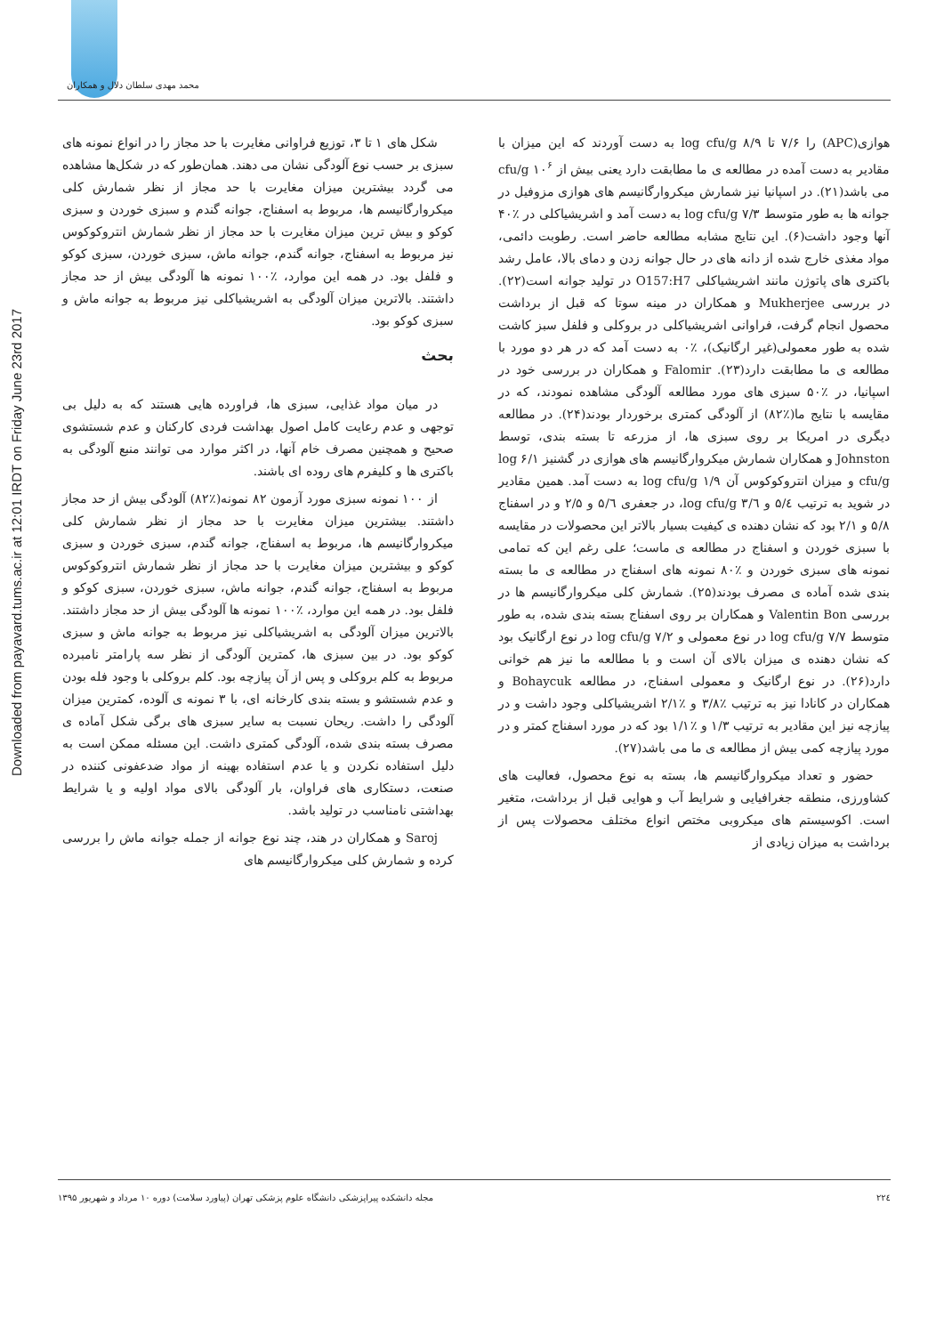محمد مهدی سلطان دلال و همکاران
Downloaded from payavard.tums.ac.ir at 12:01 IRDT on Friday June 23rd 2017
شکل های ۱ تا ۳، توزیع فراوانی مغایرت با حد مجاز را در انواع نمونه های سبزی بر حسب نوع آلودگی نشان می دهند. همان‌طور که در شکل‌ها مشاهده می گردد بیشترین میزان مغایرت با حد مجاز از نظر شمارش کلی میکروارگانیسم ها، مربوط به اسفناج، جوانه گندم و سبزی خوردن و سبزی کوکو و بیش ترین میزان مغایرت با حد مجاز از نظر شمارش انتروکوکوس نیز مربوط به اسفناج، جوانه گندم، جوانه ماش، سبزی خوردن، سبزی کوکو و فلفل بود. در همه این موارد، ٪۱۰۰ نمونه ها آلودگی بیش از حد مجاز داشتند. بالاترین میزان آلودگی به اشریشیاکلی نیز مربوط به جوانه ماش و سبزی کوکو بود.
بحث
در میان مواد غذایی، سبزی ها، فراورده هایی هستند که به دلیل بی توجهی و عدم رعایت کامل اصول بهداشت فردی کارکنان و عدم شستشوی صحیح و همچنین مصرف خام آنها، در اکثر موارد می توانند منبع آلودگی به باکتری ها و کلیفرم های روده ای باشند.
از ۱۰۰ نمونه سبزی مورد آزمون ۸۲ نمونه(٪۸۲) آلودگی بیش از حد مجاز داشتند. بیشترین میزان مغایرت با حد مجاز از نظر شمارش کلی میکروارگانیسم ها، مربوط به اسفناج، جوانه گندم، سبزی خوردن و سبزی کوکو و بیشترین میزان مغایرت با حد مجاز از نظر شمارش انتروکوکوس مربوط به اسفناج، جوانه گندم، جوانه ماش، سبزی خوردن، سبزی کوکو و فلفل بود. در همه این موارد، ٪۱۰۰ نمونه ها آلودگی بیش از حد مجاز داشتند. بالاترین میزان آلودگی به اشریشیاکلی نیز مربوط به جوانه ماش و سبزی کوکو بود. در بین سبزی ها، کمترین آلودگی از نظر سه پارامتر نامبرده مربوط به کلم بروکلی و پس از آن پیازچه بود. کلم بروکلی با وجود فله بودن و عدم شستشو و بسته بندی کارخانه ای، با ۳ نمونه ی آلوده، کمترین میزان آلودگی را داشت. ریحان نسبت به سایر سبزی های برگی شکل آماده ی مصرف بسته بندی شده، آلودگی کمتری داشت. این مسئله ممکن است به دلیل استفاده نکردن و یا عدم استفاده بهینه از مواد ضدعفونی کننده در صنعت، دستکاری های فراوان، بار آلودگی بالای مواد اولیه و یا شرایط بهداشتی نامناسب در تولید باشد.
Saroj و همکاران در هند، چند نوع جوانه از جمله جوانه ماش را بررسی کرده و شمارش کلی میکروارگانیسم های
هوازی(APC) را ۷/۶ تا ۸/۹ log cfu/g به دست آوردند که این میزان با مقادیر به دست آمده در مطالعه ی ما مطابقت دارد یعنی بیش از ۱۰<sup>۶</sup> cfu/g می باشد(۲۱). در اسپانیا نیز شمارش میکروارگانیسم های هوازی مزوفیل در جوانه ها به طور متوسط ۷/۳ log cfu/g به دست آمد و اشریشیاکلی در ٪۴۰ آنها وجود داشت(۶). این نتایج مشابه مطالعه حاضر است. رطوبت دائمی، مواد مغذی خارج شده از دانه های در حال جوانه زدن و دمای بالا، عامل رشد باکتری های پاتوژن مانند اشریشیاکلی O157:H7 در تولید جوانه است(۲۲). در بررسی Mukherjee و همکاران در مینه سوتا که قبل از برداشت محصول انجام گرفت، فراوانی اشریشیاکلی در بروکلی و فلفل سبز کاشت شده به طور معمولی(غیر ارگانیک)، ٪۰ به دست آمد که در هر دو مورد با مطالعه ی ما مطابقت دارد(۲۳). Falomir و همکاران در بررسی خود در اسپانیا، در ٪۵۰ سبزی های مورد مطالعه آلودگی مشاهده نمودند، که در مقایسه با نتایج ما(٪۸۲) از آلودگی کمتری برخوردار بودند(۲۴). در مطالعه دیگری در امریکا بر روی سبزی ها، از مزرعه تا بسته بندی، توسط Johnston و همکاران شمارش میکروارگانیسم های هوازی در گشنیز ۶/۱ log cfu/g و میزان انتروکوکوس آن ۱/۹ log cfu/g به دست آمد. همین مقادیر در شوید به ترتیب ۵/٤ و ۳/٦ log cfu/g، در جعفری ۵/٦ و ۲/۵ و در اسفناج ۵/۸ و ۲/۱ بود که نشان دهنده ی کیفیت بسیار بالاتر این محصولات در مقایسه با سبزی خوردن و اسفناج در مطالعه ی ماست؛ علی رغم این که تمامی نمونه های سبزی خوردن و ٪۸۰ نمونه های اسفناج در مطالعه ی ما بسته بندی شده آماده ی مصرف بودند(۲۵). شمارش کلی میکروارگانیسم ها در بررسی Valentin Bon و همکاران بر روی اسفناج بسته بندی شده، به طور متوسط ۷/۷ log cfu/g در نوع معمولی و ۷/۲ log cfu/g در نوع ارگانیک بود که نشان دهنده ی میزان بالای آن است و با مطالعه ما نیز هم خوانی دارد(۲۶). در نوع ارگانیک و معمولی اسفناج، در مطالعه Bohaycuk و همکاران در کانادا نیز به ترتیب ٪۳/۸ و ٪۲/۱ اشریشیاکلی وجود داشت و در پیازچه نیز این مقادیر به ترتیب ۱/۳ و ٪۱/۱ بود که در مورد اسفناج کمتر و در مورد پیازچه کمی بیش از مطالعه ی ما می باشد(۲۷).
حضور و تعداد میکروارگانیسم ها، بسته به نوع محصول، فعالیت های کشاورزی، منطقه جغرافیایی و شرایط آب و هوایی قبل از برداشت، متغیر است. اکوسیستم های میکروبی مختص انواع مختلف محصولات پس از برداشت به میزان زیادی از
۲۲٤ مجله دانشکده پیراپزشکی دانشگاه علوم پزشکی تهران (پیاورد سلامت) دوره ۱۰ مرداد و شهریور ۱۳۹۵